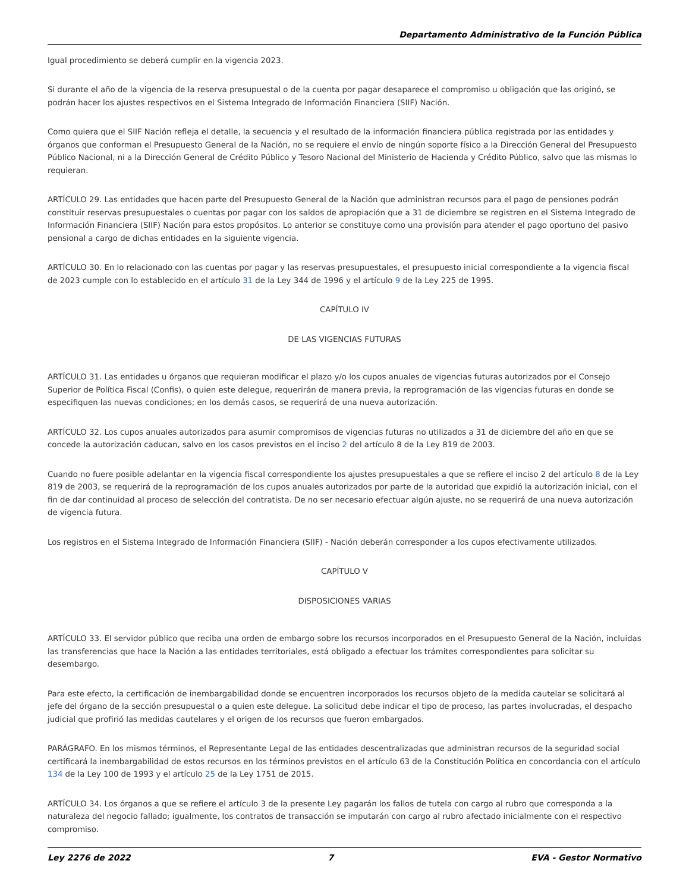Departamento Administrativo de la Función Pública
Igual procedimiento se deberá cumplir en la vigencia 2023.
Si durante el año de la vigencia de la reserva presupuestal o de la cuenta por pagar desaparece el compromiso u obligación que las originó, se podrán hacer los ajustes respectivos en el Sistema Integrado de Información Financiera (SIIF) Nación.
Como quiera que el SIIF Nación refleja el detalle, la secuencia y el resultado de la información financiera pública registrada por las entidades y órganos que conforman el Presupuesto General de la Nación, no se requiere el envío de ningún soporte físico a la Dirección General del Presupuesto Público Nacional, ni a la Dirección General de Crédito Público y Tesoro Nacional del Ministerio de Hacienda y Crédito Público, salvo que las mismas lo requieran.
ARTÍCULO 29. Las entidades que hacen parte del Presupuesto General de la Nación que administran recursos para el pago de pensiones podrán constituir reservas presupuestales o cuentas por pagar con los saldos de apropiación que a 31 de diciembre se registren en el Sistema Integrado de Información Financiera (SIIF) Nación para estos propósitos. Lo anterior se constituye como una provisión para atender el pago oportuno del pasivo pensional a cargo de dichas entidades en la siguiente vigencia.
ARTÍCULO 30. En lo relacionado con las cuentas por pagar y las reservas presupuestales, el presupuesto inicial correspondiente a la vigencia fiscal de 2023 cumple con lo establecido en el artículo 31 de la Ley 344 de 1996 y el artículo 9 de la Ley 225 de 1995.
CAPÍTULO IV
DE LAS VIGENCIAS FUTURAS
ARTÍCULO 31. Las entidades u órganos que requieran modificar el plazo y/o los cupos anuales de vigencias futuras autorizados por el Consejo Superior de Política Fiscal (Confis), o quien este delegue, requerirán de manera previa, la reprogramación de las vigencias futuras en donde se especifiquen las nuevas condiciones; en los demás casos, se requerirá de una nueva autorización.
ARTÍCULO 32. Los cupos anuales autorizados para asumir compromisos de vigencias futuras no utilizados a 31 de diciembre del año en que se concede la autorización caducan, salvo en los casos previstos en el inciso 2 del artículo 8 de la Ley 819 de 2003.
Cuando no fuere posible adelantar en la vigencia fiscal correspondiente los ajustes presupuestales a que se refiere el inciso 2 del artículo 8 de la Ley 819 de 2003, se requerirá de la reprogramación de los cupos anuales autorizados por parte de la autoridad que expidió la autorización inicial, con el fin de dar continuidad al proceso de selección del contratista. De no ser necesario efectuar algún ajuste, no se requerirá de una nueva autorización de vigencia futura.
Los registros en el Sistema Integrado de Información Financiera (SIIF) - Nación deberán corresponder a los cupos efectivamente utilizados.
CAPÍTULO V
DISPOSICIONES VARIAS
ARTÍCULO 33. El servidor público que reciba una orden de embargo sobre los recursos incorporados en el Presupuesto General de la Nación, incluidas las transferencias que hace la Nación a las entidades territoriales, está obligado a efectuar los trámites correspondientes para solicitar su desembargo.
Para este efecto, la certificación de inembargabilidad donde se encuentren incorporados los recursos objeto de la medida cautelar se solicitará al jefe del órgano de la sección presupuestal o a quien este delegue. La solicitud debe indicar el tipo de proceso, las partes involucradas, el despacho judicial que profirió las medidas cautelares y el origen de los recursos que fueron embargados.
PARÁGRAFO. En los mismos términos, el Representante Legal de las entidades descentralizadas que administran recursos de la seguridad social certificará la inembargabilidad de estos recursos en los términos previstos en el artículo 63 de la Constitución Política en concordancia con el artículo 134 de la Ley 100 de 1993 y el artículo 25 de la Ley 1751 de 2015.
ARTÍCULO 34. Los órganos a que se refiere el artículo 3 de la presente Ley pagarán los fallos de tutela con cargo al rubro que corresponda a la naturaleza del negocio fallado; igualmente, los contratos de transacción se imputarán con cargo al rubro afectado inicialmente con el respectivo compromiso.
Ley 2276 de 2022 7 EVA - Gestor Normativo